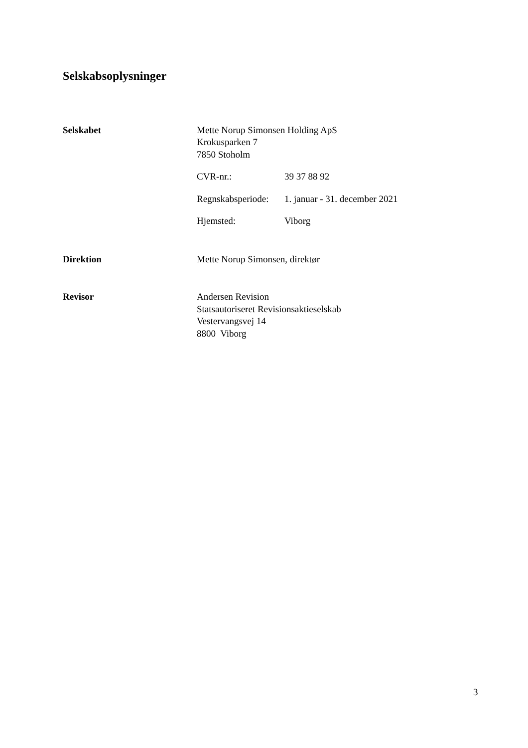Selskabsoplysninger
Selskabet Mette Norup Simonsen Holding ApS
Krokusparken 7
7850 Stoholm
CVR-nr.: 39 37 88 92
Regnskabsperiode:
1. januar - 31. december 2021
Hjemsted: Viborg
Direktion Mette Norup Simonsen, direktør
Revisor Andersen Revision
Statsautoriseret Revisionsaktieselskab
Vestervangsvej 14
8800 Viborg
3